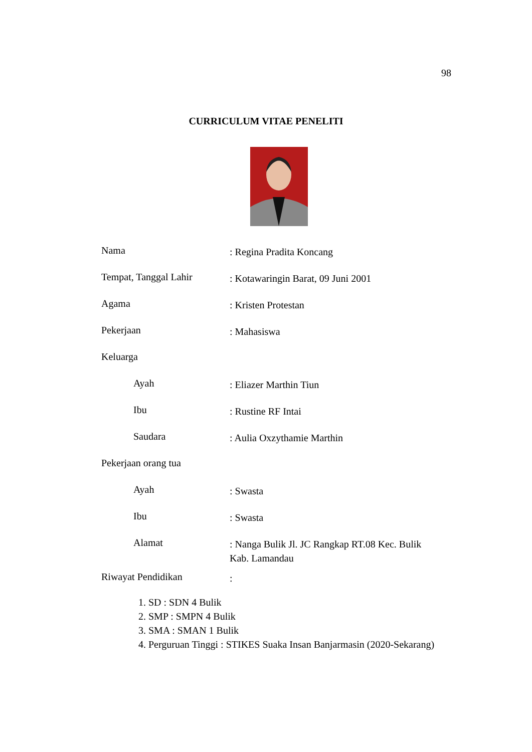98
CURRICULUM VITAE PENELITI
Nama
: Regina Pradita Koncang
Tempat, Tanggal Lahir
: Kotawaringin Barat, 09 Juni 2001
Agama
: Kristen Protestan
Pekerjaan
: Mahasiswa
Keluarga
Ayah
: Eliazer Marthin Tiun
Ibu
: Rustine RF Intai
Saudara
: Aulia Oxzythamie Marthin
Pekerjaan orang tua
Ayah
: Swasta
Ibu
: Swasta
Alamat
: Nanga Bulik Jl. JC Rangkap RT.08 Kec. Bulik Kab. Lamandau
Riwayat Pendidikan
:
1. SD : SDN 4 Bulik
2. SMP : SMPN 4 Bulik
3. SMA : SMAN 1 Bulik
4. Perguruan Tinggi : STIKES Suaka Insan Banjarmasin (2020-Sekarang)